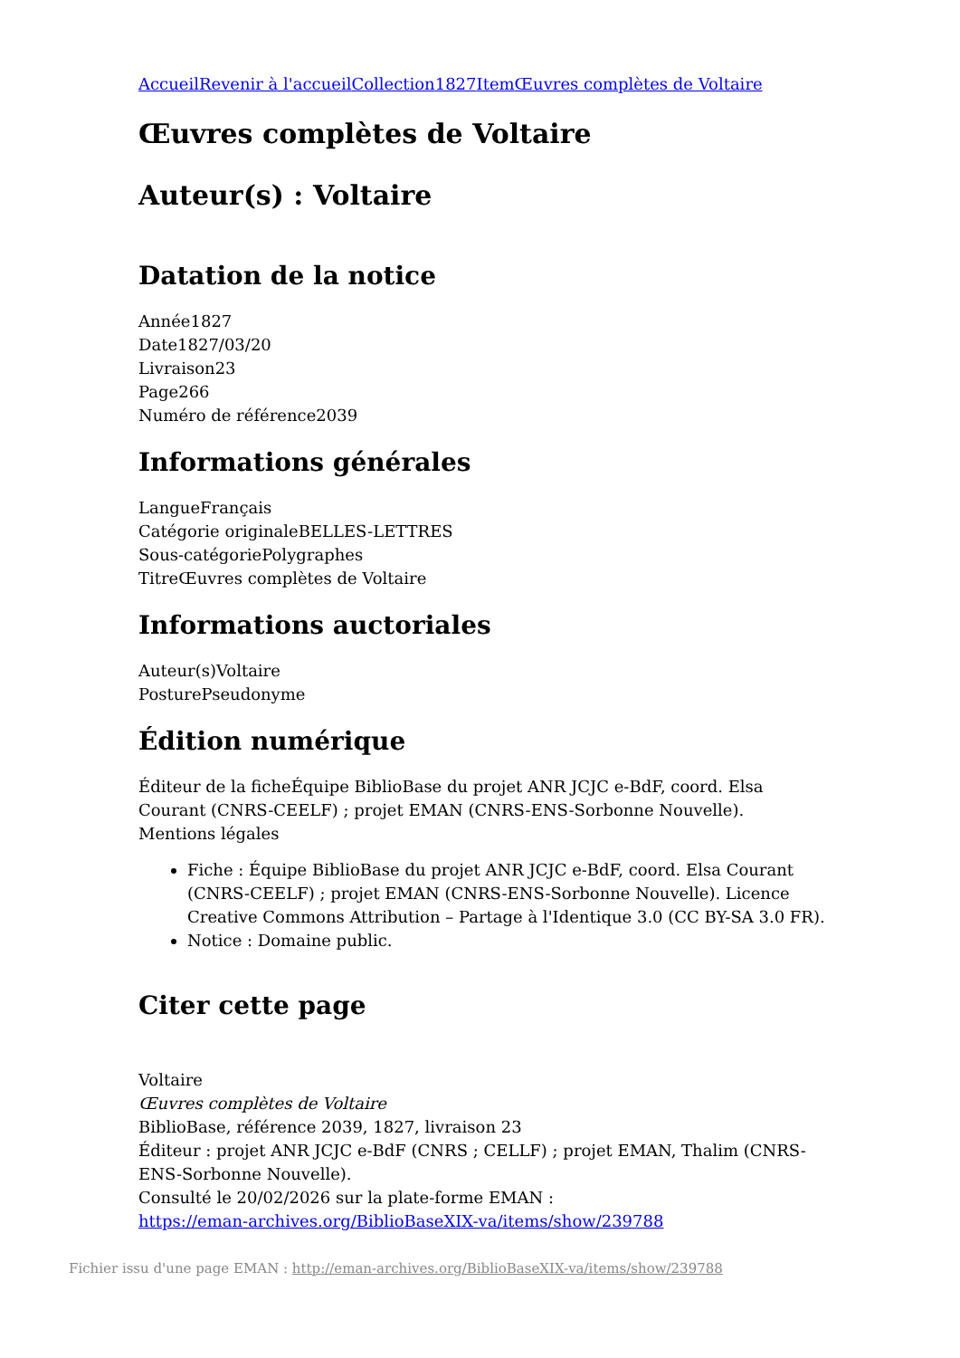Accueil Revenir à l'accueil Collection 1827 Item Œuvres complètes de Voltaire
Œuvres complètes de Voltaire
Auteur(s) : Voltaire
Datation de la notice
Année1827
Date1827/03/20
Livraison23
Page266
Numéro de référence2039
Informations générales
LangueFrançais
Catégorie originaleBELLES-LETTRES
Sous-catégoriePolygraphes
TitreŒuvres complètes de Voltaire
Informations auctoriales
Auteur(s)Voltaire
PosturePseudonyme
Édition numérique
Éditeur de la ficheÉquipe BiblioBase du projet ANR JCJC e-BdF, coord. Elsa Courant (CNRS-CEELF) ; projet EMAN (CNRS-ENS-Sorbonne Nouvelle).
Mentions légales
Fiche : Équipe BiblioBase du projet ANR JCJC e-BdF, coord. Elsa Courant (CNRS-CEELF) ; projet EMAN (CNRS-ENS-Sorbonne Nouvelle). Licence Creative Commons Attribution – Partage à l'Identique 3.0 (CC BY-SA 3.0 FR).
Notice : Domaine public.
Citer cette page
Voltaire
Œuvres complètes de Voltaire
BiblioBase, référence 2039, 1827, livraison 23
Éditeur : projet ANR JCJC e-BdF (CNRS ; CELLF) ; projet EMAN, Thalim (CNRS-ENS-Sorbonne Nouvelle).
Consulté le 20/02/2026 sur la plate-forme EMAN :
https://eman-archives.org/BiblioBaseXIX-va/items/show/239788
Fichier issu d'une page EMAN : http://eman-archives.org/BiblioBaseXIX-va/items/show/239788